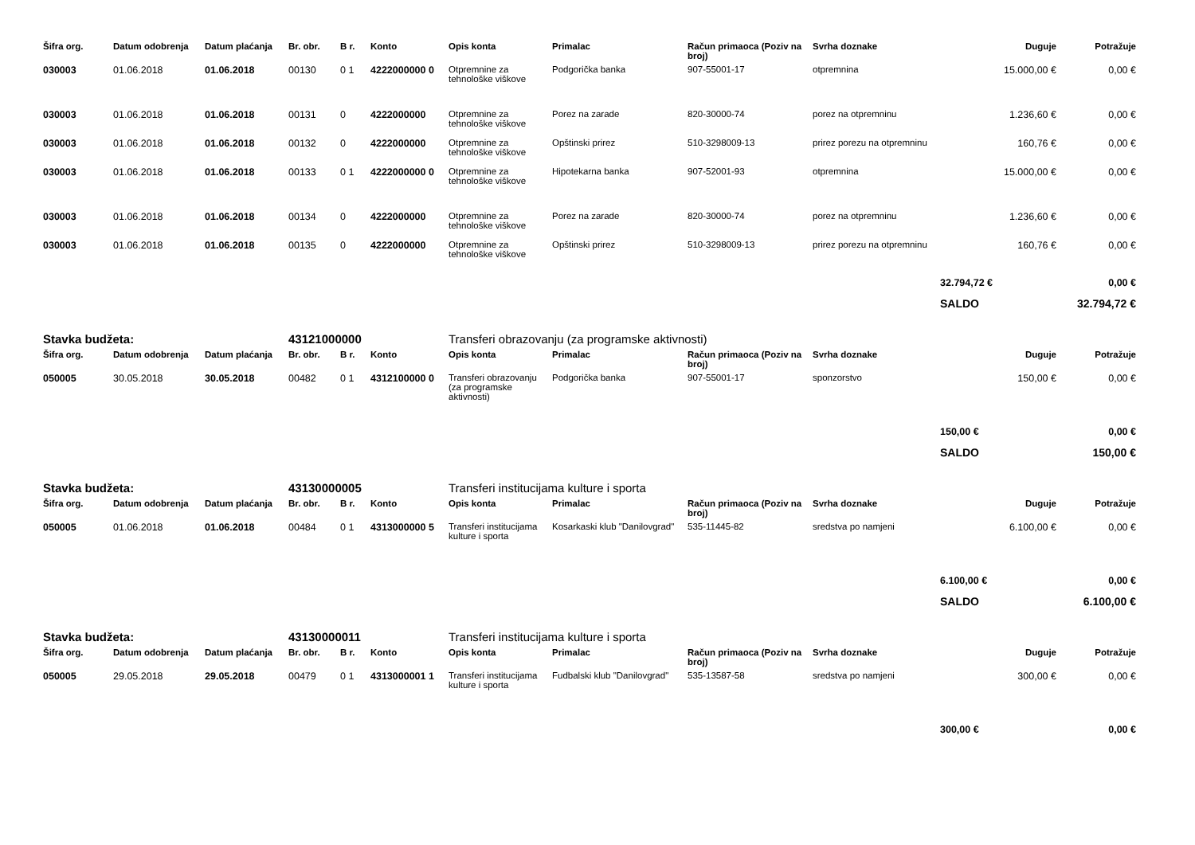| Šifra org. | Datum odobrenja | Datum plaćanja | Br. obr. | B r. | Konto | Opis konta | Primalac | Račun primaoca (Poziv na broj) | Svrha doznake | Duguje | Potražuje |
| --- | --- | --- | --- | --- | --- | --- | --- | --- | --- | --- | --- |
| 030003 | 01.06.2018 | 01.06.2018 | 00130 | 0 1 | 4222000000 0 | Otpremnine za tehnološke viškove | Podgorička banka | 907-55001-17 | otpremnina | 15.000,00 € | 0,00 € |
| 030003 | 01.06.2018 | 01.06.2018 | 00131 | 0 | 4222000000 | Otpremnine za tehnološke viškove | Porez na zarade | 820-30000-74 | porez na otpremninu | 1.236,60 € | 0,00 € |
| 030003 | 01.06.2018 | 01.06.2018 | 00132 | 0 | 4222000000 | Otpremnine za tehnološke viškove | Opštinski prirez | 510-3298009-13 | prirez porezu na otpremninu | 160,76 € | 0,00 € |
| 030003 | 01.06.2018 | 01.06.2018 | 00133 | 0 1 | 4222000000 0 | Otpremnine za tehnološke viškove | Hipotekarna banka | 907-52001-93 | otpremnina | 15.000,00 € | 0,00 € |
| 030003 | 01.06.2018 | 01.06.2018 | 00134 | 0 | 4222000000 | Otpremnine za tehnološke viškove | Porez na zarade | 820-30000-74 | porez na otpremninu | 1.236,60 € | 0,00 € |
| 030003 | 01.06.2018 | 01.06.2018 | 00135 | 0 | 4222000000 | Otpremnine za tehnološke viškove | Opštinski prirez | 510-3298009-13 | prirez porezu na otpremninu | 160,76 € | 0,00 € |
| | | | | | | | | | | 32.794,72 € | 0,00 € |
| | | | | | | | | | | SALDO | 32.794,72 € |
| Stavka budžeta: | | | 43121000000 | | | Transferi obrazovanju (za programske aktivnosti) | | | | | |
| Šifra org. | Datum odobrenja | Datum plaćanja | Br. obr. | B r. | Konto | Opis konta | Primalac | Račun primaoca (Poziv na broj) | Svrha doznake | Duguje | Potražuje |
| 050005 | 30.05.2018 | 30.05.2018 | 00482 | 0 1 | 4312100000 0 | Transferi obrazovanju (za programske aktivnosti) | Podgorička banka | 907-55001-17 | sponzorstvo | 150,00 € | 0,00 € |
| | | | | | | | | | | 150,00 € | 0,00 € |
| | | | | | | | | | | SALDO | 150,00 € |
| Stavka budžeta: | | | 43130000005 | | | Transferi institucijama kulture i sporta | | | | | |
| Šifra org. | Datum odobrenja | Datum plaćanja | Br. obr. | B r. | Konto | Opis konta | Primalac | Račun primaoca (Poziv na broj) | Svrha doznake | Duguje | Potražuje |
| 050005 | 01.06.2018 | 01.06.2018 | 00484 | 0 1 | 4313000000 5 | Transferi institucijama kulture i sporta | Kosarkaski klub "Danilovgrad" | 535-11445-82 | sredstva po namjeni | 6.100,00 € | 0,00 € |
| | | | | | | | | | | 6.100,00 € | 0,00 € |
| | | | | | | | | | | SALDO | 6.100,00 € |
| Stavka budžeta: | | | 43130000011 | | | Transferi institucijama kulture i sporta | | | | | |
| Šifra org. | Datum odobrenja | Datum plaćanja | Br. obr. | B r. | Konto | Opis konta | Primalac | Račun primaoca (Poziv na broj) | Svrha doznake | Duguje | Potražuje |
| 050005 | 29.05.2018 | 29.05.2018 | 00479 | 0 1 | 4313000001 1 | Transferi institucijama kulture i sporta | Fudbalski klub "Danilovgrad" | 535-13587-58 | sredstva po namjeni | 300,00 € | 0,00 € |
| | | | | | | | | | | 300,00 € | 0,00 € |